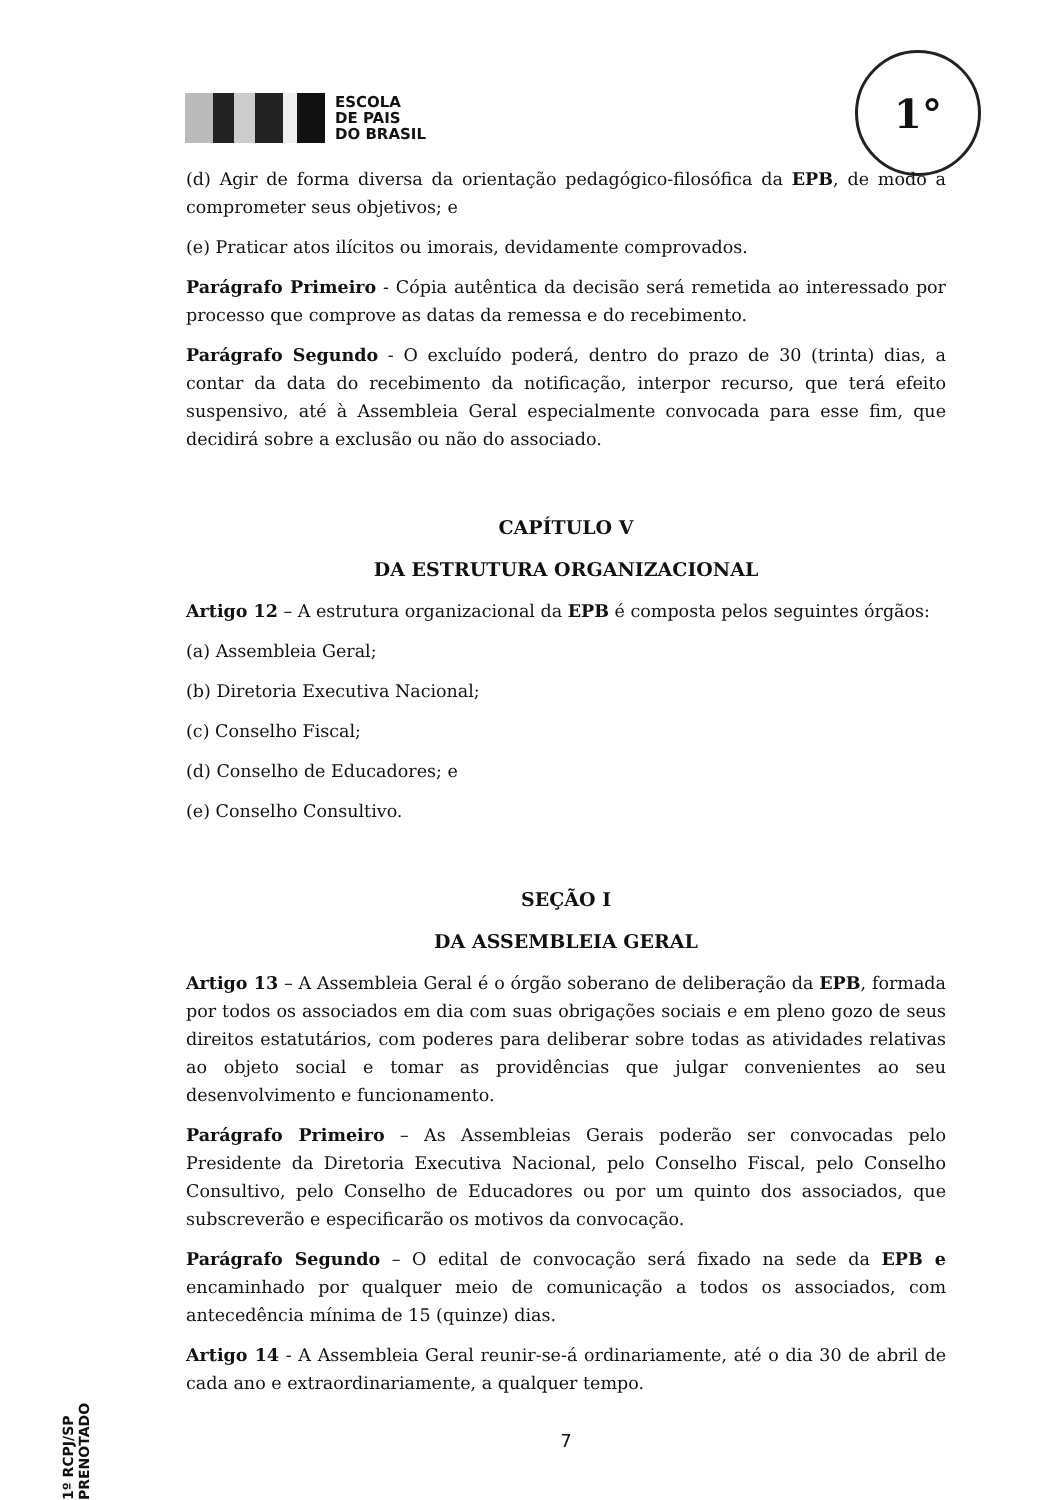ESCOLA
DE PAIS
DO BRASIL
1°
(d) Agir de forma diversa da orientação pedagógico-filosófica da EPB, de modo a comprometer seus objetivos; e
(e) Praticar atos ilícitos ou imorais, devidamente comprovados.
Parágrafo Primeiro - Cópia autêntica da decisão será remetida ao interessado por processo que comprove as datas da remessa e do recebimento.
Parágrafo Segundo - O excluído poderá, dentro do prazo de 30 (trinta) dias, a contar da data do recebimento da notificação, interpor recurso, que terá efeito suspensivo, até à Assembleia Geral especialmente convocada para esse fim, que decidirá sobre a exclusão ou não do associado.
CAPÍTULO V
DA ESTRUTURA ORGANIZACIONAL
Artigo 12 – A estrutura organizacional da EPB é composta pelos seguintes órgãos:
(a) Assembleia Geral;
(b) Diretoria Executiva Nacional;
(c) Conselho Fiscal;
(d) Conselho de Educadores; e
(e) Conselho Consultivo.
SEÇÃO I
DA ASSEMBLEIA GERAL
Artigo 13 – A Assembleia Geral é o órgão soberano de deliberação da EPB, formada por todos os associados em dia com suas obrigações sociais e em pleno gozo de seus direitos estatutários, com poderes para deliberar sobre todas as atividades relativas ao objeto social e tomar as providências que julgar convenientes ao seu desenvolvimento e funcionamento.
Parágrafo Primeiro – As Assembleias Gerais poderão ser convocadas pelo Presidente da Diretoria Executiva Nacional, pelo Conselho Fiscal, pelo Conselho Consultivo, pelo Conselho de Educadores ou por um quinto dos associados, que subscreverão e especificarão os motivos da convocação.
Parágrafo Segundo – O edital de convocação será fixado na sede da EPB e encaminhado por qualquer meio de comunicação a todos os associados, com antecedência mínima de 15 (quinze) dias.
Artigo 14 - A Assembleia Geral reunir-se-á ordinariamente, até o dia 30 de abril de cada ano e extraordinariamente, a qualquer tempo.
7
1º RCPJ/SP PRENOTADO